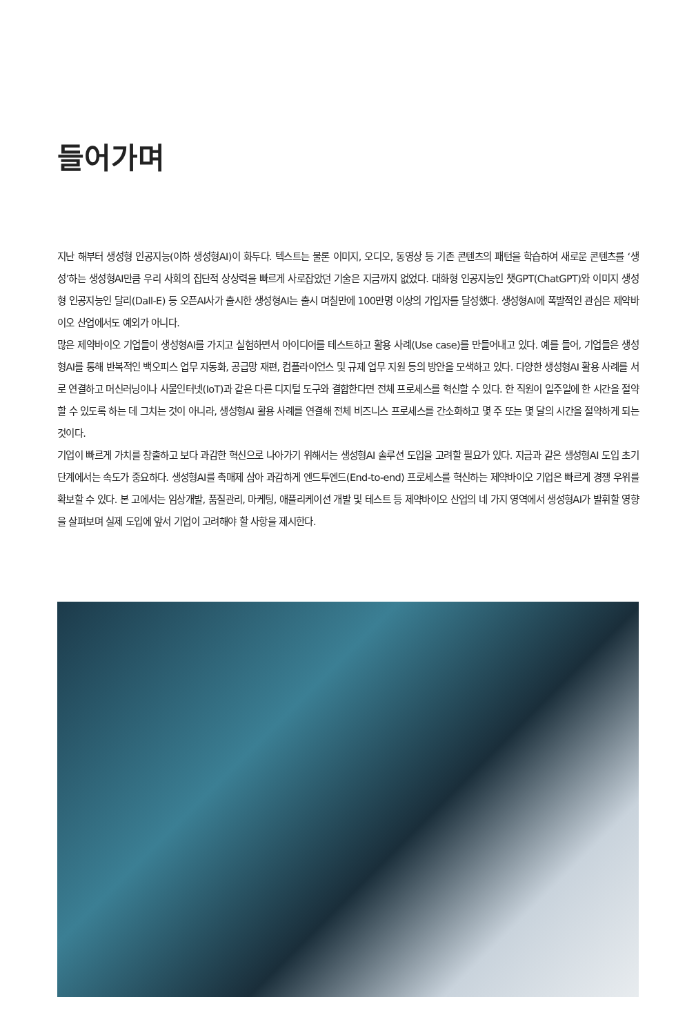들어가며
지난 해부터 생성형 인공지능(이하 생성형AI)이 화두다. 텍스트는 물론 이미지, 오디오, 동영상 등 기존 콘텐츠의 패턴을 학습하여 새로운 콘텐츠를 ‘생성’하는 생성형AI만큼 우리 사회의 집단적 상상력을 빠르게 사로잡았던 기술은 지금까지 없었다. 대화형 인공지능인 챗GPT(ChatGPT)와 이미지 생성형 인공지능인 달리(Dall-E) 등 오픈AI사가 출시한 생성형AI는 출시 며칠만에 100만명 이상의 가입자를 달성했다. 생성형AI에 폭발적인 관심은 제약바이오 산업에서도 예외가 아니다.
많은 제약바이오 기업들이 생성형AI를 가지고 실험하면서 아이디어를 테스트하고 활용 사례(Use case)를 만들어내고 있다. 예를 들어, 기업들은 생성형AI를 통해 반복적인 백오피스 업무 자동화, 공급망 재편, 컴플라이언스 및 규제 업무 지원 등의 방안을 모색하고 있다. 다양한 생성형AI 활용 사례를 서로 연결하고 머신러닝이나 사물인터넷(IoT)과 같은 다른 디지털 도구와 결합한다면 전체 프로세스를 혁신할 수 있다. 한 직원이 일주일에 한 시간을 절약할 수 있도록 하는 데 그치는 것이 아니라, 생성형AI 활용 사례를 연결해 전체 비즈니스 프로세스를 간소화하고 몇 주 또는 몇 달의 시간을 절약하게 되는 것이다.
기업이 빠르게 가치를 창출하고 보다 과감한 혁신으로 나아가기 위해서는 생성형AI 솔루션 도입을 고려할 필요가 있다. 지금과 같은 생성형AI 도입 초기 단계에서는 속도가 중요하다. 생성형AI를 촉매제 삼아 과감하게 엔드투엔드(End-to-end) 프로세스를 혁신하는 제약바이오 기업은 빠르게 경쟁 우위를 확보할 수 있다. 본 고에서는 임상개발, 품질관리, 마케팅, 애플리케이션 개발 및 테스트 등 제약바이오 산업의 네 가지 영역에서 생성형AI가 발휘할 영향을 살펴보며 실제 도입에 앞서 기업이 고려해야 할 사항을 제시한다.